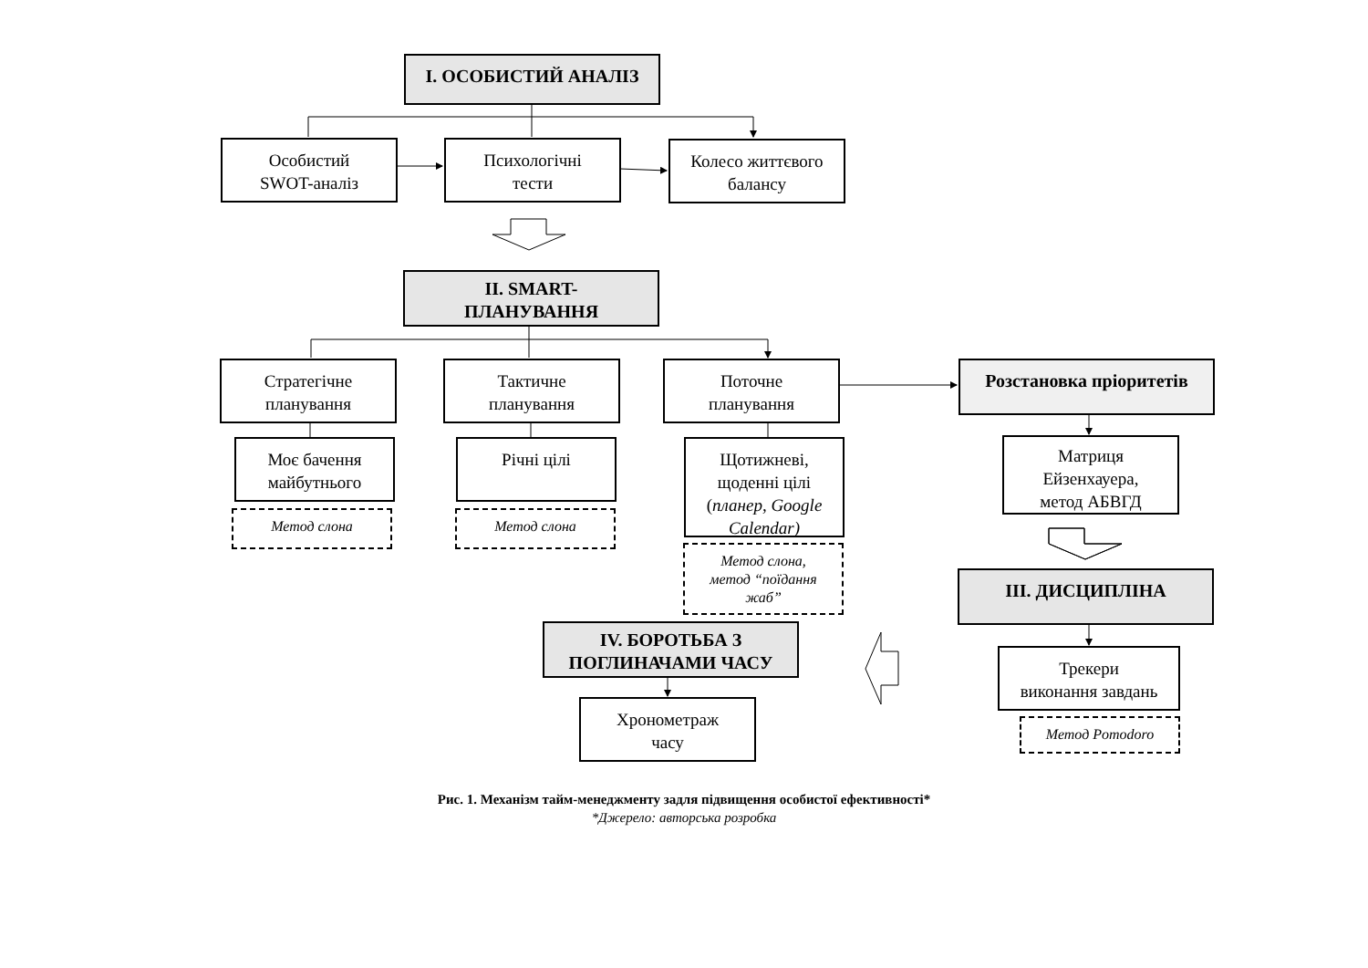I. ОСОБИСТИЙ АНАЛІЗ
Особистий
SWOT-аналіз
Психологічні
тести
Колесо життєвого
балансу
II. SMART-
ПЛАНУВАННЯ
Стратегічне
планування
Тактичне
планування
Поточне
планування
Розстановка пріоритетів
Моє бачення
майбутнього
Метод слона
Річні цілі
Метод слона
Щотижневі,
щоденні цілі
(планер, Google Calendar)
Метод слона,
метод “поїдання
жаб”
Матриця
Ейзенхауера,
метод АБВГД
III. ДИСЦИПЛІНА
Трекери
виконання завдань
Метод Pomodoro
IV. БОРОТЬБА З
ПОГЛИНАЧАМИ ЧАСУ
Хронометраж
часу
Рис. 1. Механізм тайм-менеджменту задля підвищення особистої ефективності*
*Джерело: авторська розробка